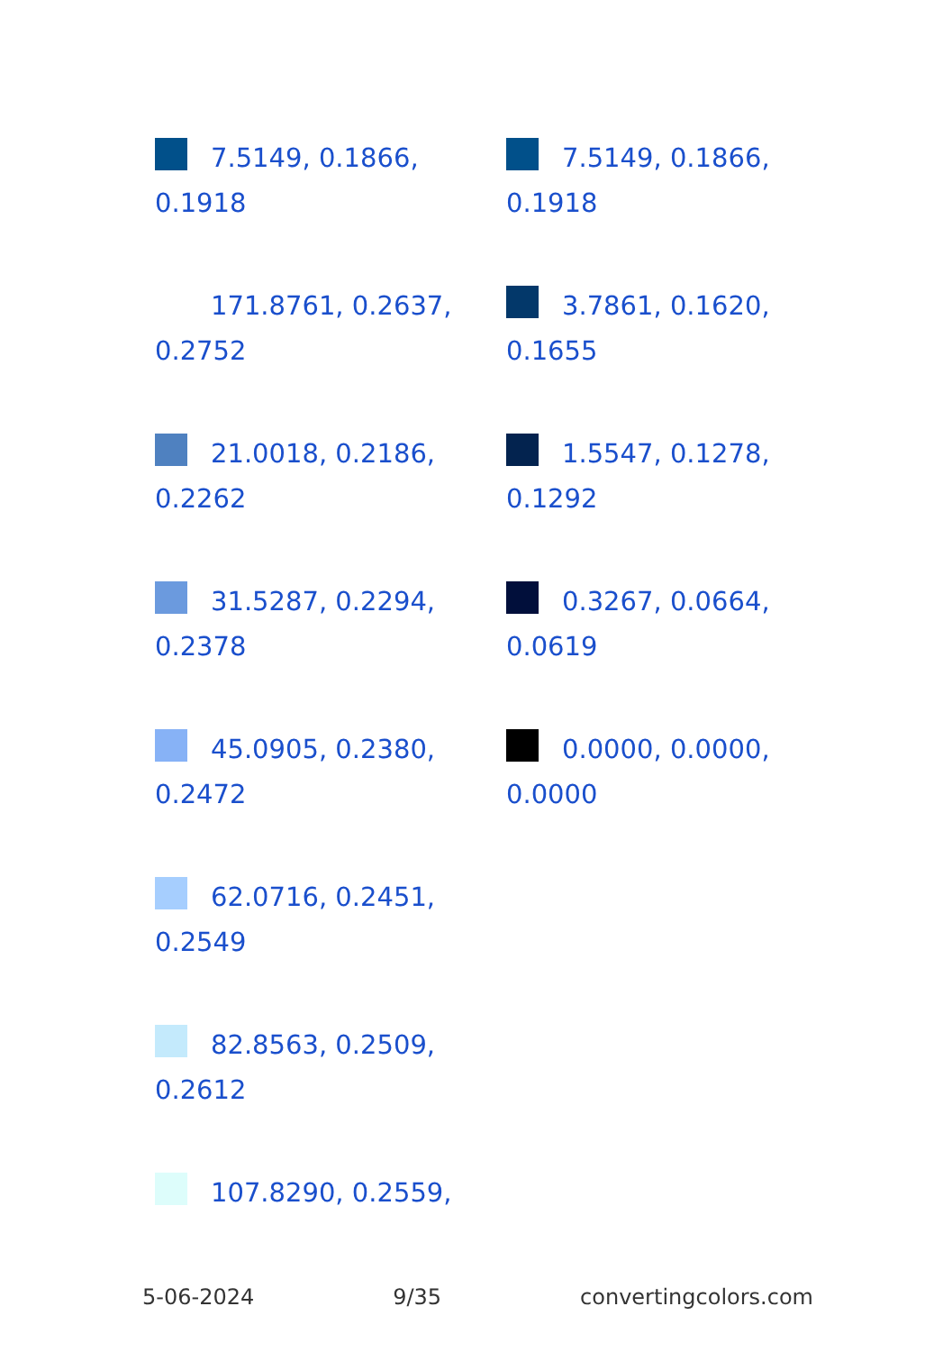7.5149, 0.1866, 0.1918
171.8761, 0.2637, 0.2752
21.0018, 0.2186, 0.2262
31.5287, 0.2294, 0.2378
45.0905, 0.2380, 0.2472
62.0716, 0.2451, 0.2549
82.8563, 0.2509, 0.2612
107.8290, 0.2559,
7.5149, 0.1866, 0.1918
3.7861, 0.1620, 0.1655
1.5547, 0.1278, 0.1292
0.3267, 0.0664, 0.0619
0.0000, 0.0000, 0.0000
5-06-2024 9/35 convertingcolors.com